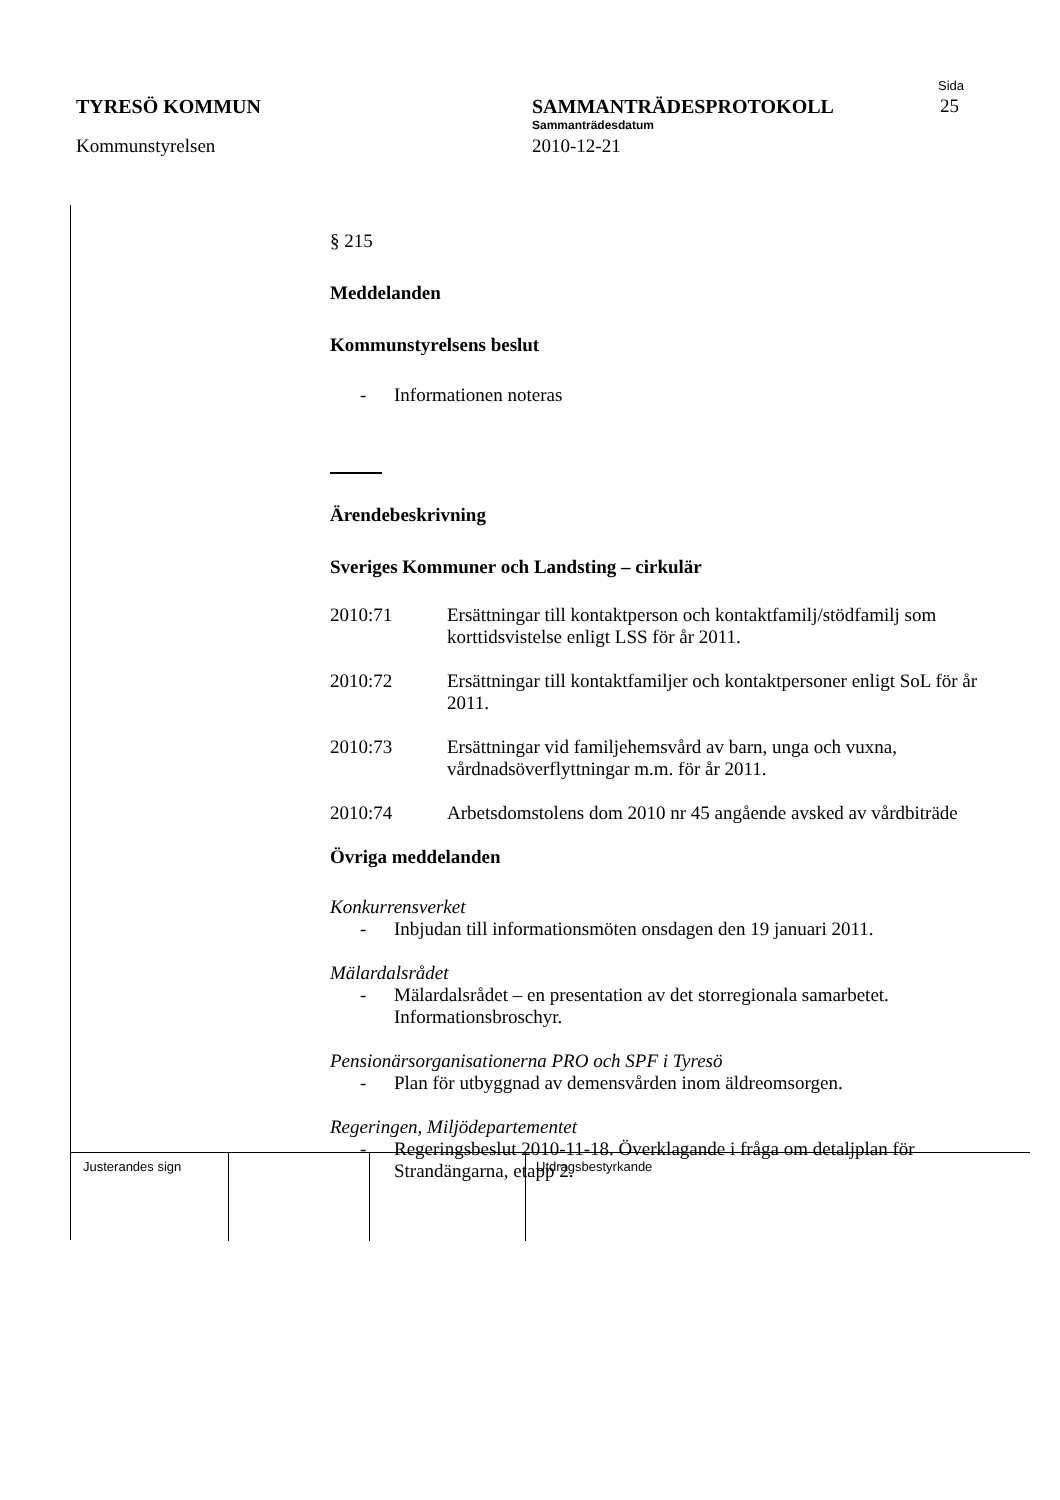TYRESÖ KOMMUN
Kommunstyrelsen
SAMMANTRÄDESPROTOKOLL
Sammanträdesdatum
2010-12-21
Sida
25
§ 215
Meddelanden
Kommunstyrelsens beslut
- Informationen noteras
Ärendebeskrivning
Sveriges Kommuner och Landsting – cirkulär
2010:71 Ersättningar till kontaktperson och kontaktfamilj/stödfamilj som korttidsvistelse enligt LSS för år 2011.
2010:72 Ersättningar till kontaktfamiljer och kontaktpersoner enligt SoL för år 2011.
2010:73 Ersättningar vid familjehemsvård av barn, unga och vuxna, vårdnadsöverflyttningar m.m. för år 2011.
2010:74 Arbetsdomstolens dom 2010 nr 45 angående avsked av vårdbiträde
Övriga meddelanden
Konkurrensverket
- Inbjudan till informationsmöten onsdagen den 19 januari 2011.
Mälardalsrådet
- Mälardalsrådet – en presentation av det storregionala samarbetet. Informationsbroschyr.
Pensionärsorganisationerna PRO och SPF i Tyresö
- Plan för utbyggnad av demensvården inom äldreomsorgen.
Regeringen, Miljödepartementet
- Regeringsbeslut 2010-11-18. Överklagande i fråga om detaljplan för Strandängarna, etapp 2.
Justerandes sign Utdragsbestyrkande